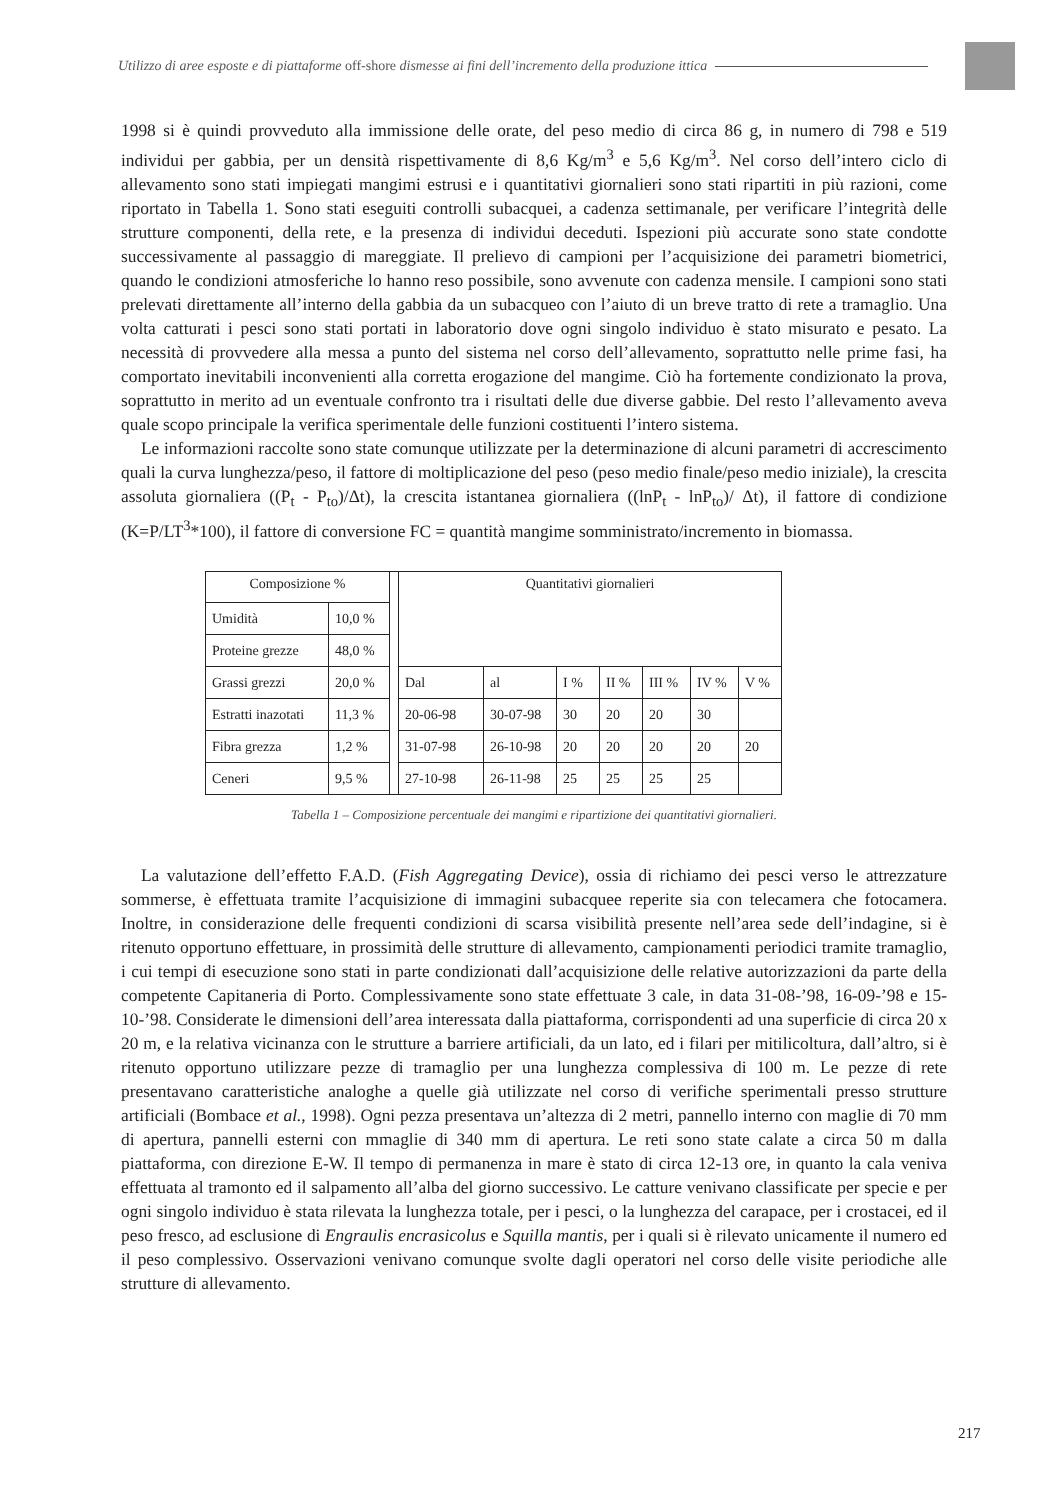Utilizzo di aree esposte e di piattaforme off-shore dismesse ai fini dell’incremento della produzione ittica
1998 si è quindi provveduto alla immissione delle orate, del peso medio di circa 86 g, in numero di 798 e 519 individui per gabbia, per un densità rispettivamente di 8,6 Kg/m<sup>3</sup> e 5,6 Kg/m<sup>3</sup>. Nel corso dell’intero ciclo di allevamento sono stati impiegati mangimi estrusi e i quantitativi giornalieri sono stati ripartiti in più razioni, come riportato in Tabella 1. Sono stati eseguiti controlli subacquei, a cadenza settimanale, per verificare l’integrità delle strutture componenti, della rete, e la presenza di individui deceduti. Ispezioni più accurate sono state condotte successivamente al passaggio di mareggiate. Il prelievo di campioni per l’acquisizione dei parametri biometrici, quando le condizioni atmosferiche lo hanno reso possibile, sono avvenute con cadenza mensile. I campioni sono stati prelevati direttamente all’interno della gabbia da un subacqueo con l’aiuto di un breve tratto di rete a tramaglio. Una volta catturati i pesci sono stati portati in laboratorio dove ogni singolo individuo è stato misurato e pesato. La necessità di provvedere alla messa a punto del sistema nel corso dell’allevamento, soprattutto nelle prime fasi, ha comportato inevitabili inconvenienti alla corretta erogazione del mangime. Ciò ha fortemente condizionato la prova, soprattutto in merito ad un eventuale confronto tra i risultati delle due diverse gabbie. Del resto l’allevamento aveva quale scopo principale la verifica sperimentale delle funzioni costituenti l’intero sistema.
Le informazioni raccolte sono state comunque utilizzate per la determinazione di alcuni parametri di accrescimento quali la curva lunghezza/peso, il fattore di moltiplicazione del peso (peso medio finale/peso medio iniziale), la crescita assoluta giornaliera ((P<sub>t</sub> - P<sub>to</sub>)/Δt), la crescita istantanea giornaliera ((lnP<sub>t</sub> - lnP<sub>to</sub>)/ Δt), il fattore di condizione (K=P/LT<sup>3</sup>*100), il fattore di conversione FC = quantità mangime somministrato/incremento in biomassa.
| Composizione % | | | Quantitativi giornalieri | | | | | | |
| Umidità | 10,0 % | | | | | | | | |
| Proteine grezze | 48,0 % | | | | | | | | |
| Grassi grezzi | 20,0 % | | Dal | al | I % | II % | III % | IV % | V % |
| Estratti inazotati | 11,3 % | | 20-06-98 | 30-07-98 | 30 | 20 | 20 | 30 | |
| Fibra grezza | 1,2 % | | 31-07-98 | 26-10-98 | 20 | 20 | 20 | 20 | 20 |
| Ceneri | 9,5 % | | 27-10-98 | 26-11-98 | 25 | 25 | 25 | 25 | |
Tabella 1 – Composizione percentuale dei mangimi e ripartizione dei quantitativi giornalieri.
La valutazione dell’effetto F.A.D. (Fish Aggregating Device), ossia di richiamo dei pesci verso le attrezzature sommerse, è effettuata tramite l’acquisizione di immagini subacquee reperite sia con telecamera che fotocamera. Inoltre, in considerazione delle frequenti condizioni di scarsa visibilità presente nell’area sede dell’indagine, si è ritenuto opportuno effettuare, in prossimità delle strutture di allevamento, campionamenti periodici tramite tramaglio, i cui tempi di esecuzione sono stati in parte condizionati dall’acquisizione delle relative autorizzazioni da parte della competente Capitaneria di Porto. Complessivamente sono state effettuate 3 cale, in data 31-08-’98, 16-09-’98 e 15-10-’98. Considerate le dimensioni dell’area interessata dalla piattaforma, corrispondenti ad una superficie di circa 20 x 20 m, e la relativa vicinanza con le strutture a barriere artificiali, da un lato, ed i filari per mitilicoltura, dall’altro, si è ritenuto opportuno utilizzare pezze di tramaglio per una lunghezza complessiva di 100 m. Le pezze di rete presentavano caratteristiche analoghe a quelle già utilizzate nel corso di verifiche sperimentali presso strutture artificiali (Bombace et al., 1998). Ogni pezza presentava un’altezza di 2 metri, pannello interno con maglie di 70 mm di apertura, pannelli esterni con mmaglie di 340 mm di apertura. Le reti sono state calate a circa 50 m dalla piattaforma, con direzione E-W. Il tempo di permanenza in mare è stato di circa 12-13 ore, in quanto la cala veniva effettuata al tramonto ed il salpamento all’alba del giorno successivo. Le catture venivano classificate per specie e per ogni singolo individuo è stata rilevata la lunghezza totale, per i pesci, o la lunghezza del carapace, per i crostacei, ed il peso fresco, ad esclusione di Engraulis encrasicolus e Squilla mantis, per i quali si è rilevato unicamente il numero ed il peso complessivo. Osservazioni venivano comunque svolte dagli operatori nel corso delle visite periodiche alle strutture di allevamento.
217